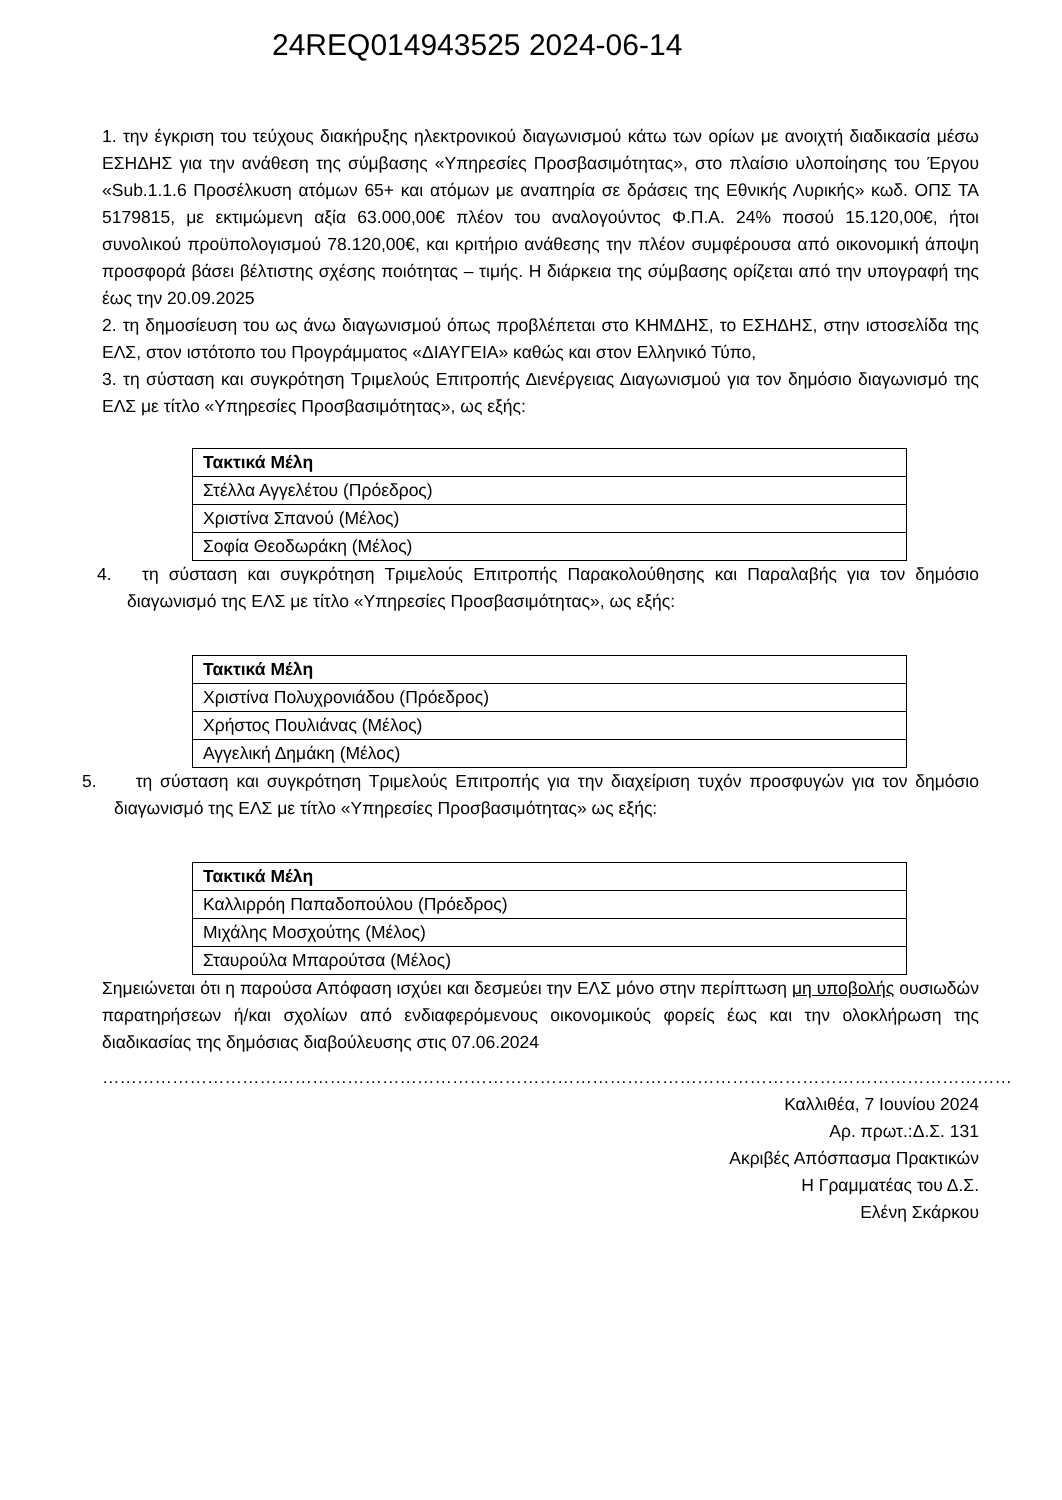24REQ014943525 2024-06-14
1. την έγκριση του τεύχους διακήρυξης ηλεκτρονικού διαγωνισμού κάτω των ορίων με ανοιχτή διαδικασία μέσω ΕΣΗΔΗΣ για την ανάθεση της σύμβασης «Υπηρεσίες Προσβασιμότητας», στο πλαίσιο υλοποίησης του Έργου «Sub.1.1.6 Προσέλκυση ατόμων 65+ και ατόμων με αναπηρία σε δράσεις της Εθνικής Λυρικής» κωδ. ΟΠΣ ΤΑ 5179815, με εκτιμώμενη αξία 63.000,00€ πλέον του αναλογούντος Φ.Π.Α. 24% ποσού 15.120,00€, ήτοι συνολικού προϋπολογισμού 78.120,00€, και κριτήριο ανάθεσης την πλέον συμφέρουσα από οικονομική άποψη προσφορά βάσει βέλτιστης σχέσης ποιότητας – τιμής. Η διάρκεια της σύμβασης ορίζεται από την υπογραφή της έως την 20.09.2025
2. τη δημοσίευση του ως άνω διαγωνισμού όπως προβλέπεται στο ΚΗΜΔΗΣ, το ΕΣΗΔΗΣ, στην ιστοσελίδα της ΕΛΣ, στον ιστότοπο του Προγράμματος «ΔΙΑΥΓΕΙΑ» καθώς και στον Ελληνικό Τύπο,
3. τη σύσταση και συγκρότηση Τριμελούς Επιτροπής Διενέργειας Διαγωνισμού για τον δημόσιο διαγωνισμό της ΕΛΣ με τίτλο «Υπηρεσίες Προσβασιμότητας», ως εξής:
| Τακτικά Μέλη |
| --- |
| Στέλλα Αγγελέτου (Πρόεδρος) |
| Χριστίνα Σπανού (Μέλος) |
| Σοφία Θεοδωράκη (Μέλος) |
4. τη σύσταση και συγκρότηση Τριμελούς Επιτροπής Παρακολούθησης και Παραλαβής για τον δημόσιο διαγωνισμό της ΕΛΣ με τίτλο «Υπηρεσίες Προσβασιμότητας», ως εξής:
| Τακτικά Μέλη |
| --- |
| Χριστίνα Πολυχρονιάδου (Πρόεδρος) |
| Χρήστος Πουλιάνας (Μέλος) |
| Αγγελική Δημάκη (Μέλος) |
5. τη σύσταση και συγκρότηση Τριμελούς Επιτροπής για την διαχείριση τυχόν προσφυγών για τον δημόσιο διαγωνισμό της ΕΛΣ με τίτλο «Υπηρεσίες Προσβασιμότητας» ως εξής:
| Τακτικά Μέλη |
| --- |
| Καλλιρρόη Παπαδοπούλου (Πρόεδρος) |
| Μιχάλης Μοσχούτης (Μέλος) |
| Σταυρούλα Μπαρούτσα (Μέλος) |
Σημειώνεται ότι η παρούσα Απόφαση ισχύει και δεσμεύει την ΕΛΣ μόνο στην περίπτωση μη υποβολής ουσιωδών παρατηρήσεων ή/και σχολίων από ενδιαφερόμενους οικονομικούς φορείς έως και την ολοκλήρωση της διαδικασίας της δημόσιας διαβούλευσης στις 07.06.2024
…………………………………………………………………………………………………………………………………………
Καλλιθέα, 7 Ιουνίου 2024
Αρ. πρωτ.:Δ.Σ. 131
Ακριβές Απόσπασμα Πρακτικών
Η Γραμματέας του Δ.Σ.
Ελένη Σκάρκου